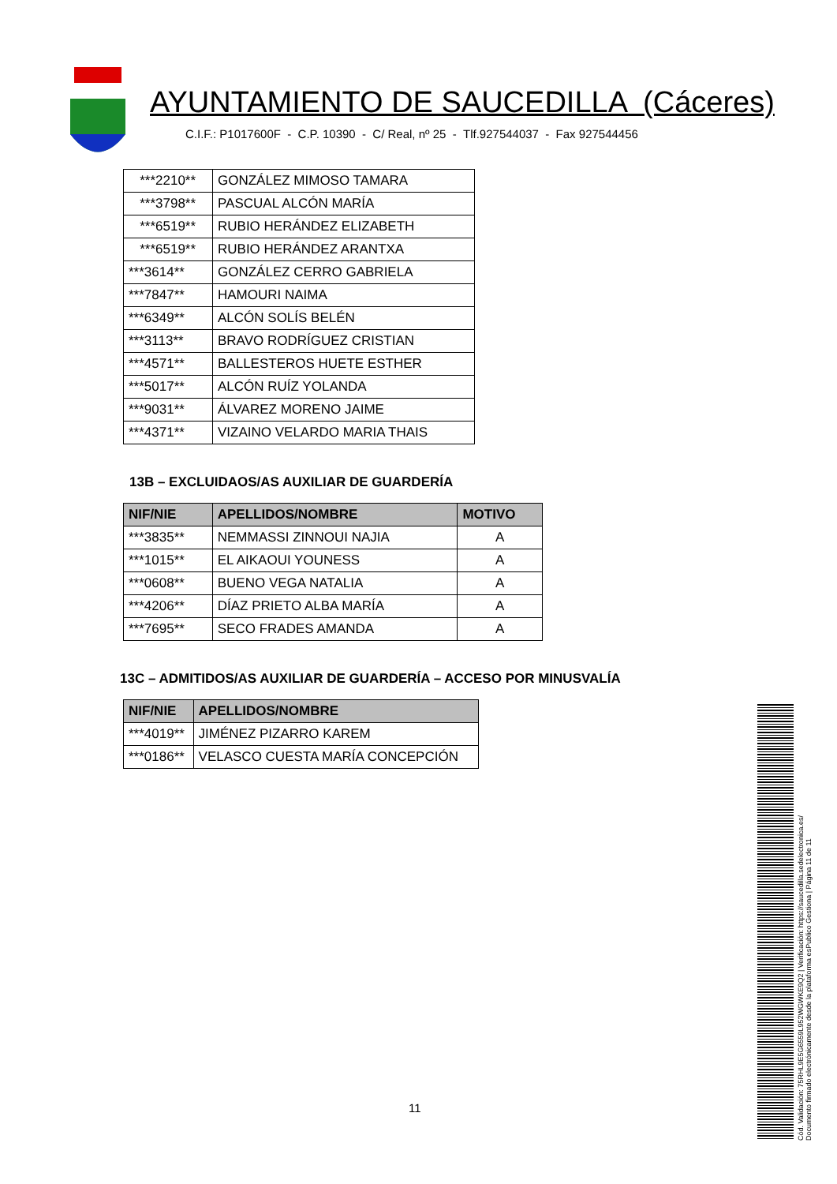AYUNTAMIENTO DE SAUCEDILLA (Cáceres)
C.I.F.: P1017600F - C.P. 10390 - C/ Real, nº 25 - Tlf.927544037 - Fax 927544456
| ***2210** | GONZÁLEZ MIMOSO TAMARA |
| ***3798** | PASCUAL ALCÓN MARÍA |
| ***6519** | RUBIO HERÁNDEZ ELIZABETH |
| ***6519** | RUBIO HERÁNDEZ ARANTXA |
| ***3614** | GONZÁLEZ CERRO GABRIELA |
| ***7847** | HAMOURI NAIMA |
| ***6349** | ALCÓN SOLÍS BELÉN |
| ***3113** | BRAVO RODRÍGUEZ CRISTIAN |
| ***4571** | BALLESTEROS HUETE ESTHER |
| ***5017** | ALCÓN RUÍZ YOLANDA |
| ***9031** | ÁLVAREZ MORENO JAIME |
| ***4371** | VIZAINO VELARDO MARIA THAIS |
13B – EXCLUIDAOS/AS AUXILIAR DE GUARDERÍA
| NIF/NIE | APELLIDOS/NOMBRE | MOTIVO |
| --- | --- | --- |
| ***3835** | NEMMASSI ZINNOUI NAJIA | A |
| ***1015** | EL AIKAOUI YOUNESS | A |
| ***0608** | BUENO VEGA NATALIA | A |
| ***4206** | DÍAZ PRIETO ALBA MARÍA | A |
| ***7695** | SECO FRADES AMANDA | A |
13C – ADMITIDOS/AS AUXILIAR DE GUARDERÍA – ACCESO POR MINUSVALÍA
| NIF/NIE | APELLIDOS/NOMBRE |
| --- | --- |
| ***4019** | JIMÉNEZ PIZARRO KAREM |
| ***0186** | VELASCO CUESTA MARÍA CONCEPCIÓN |
Cód. Validación: 75RHL9E5G6559L952WGWKE9Q2 | Verificación: https://saucedilla.sedelectronica.es/
Documento firmado electrónicamente desde la plataforma esPublico Gestiona | Página 11 de 11
11